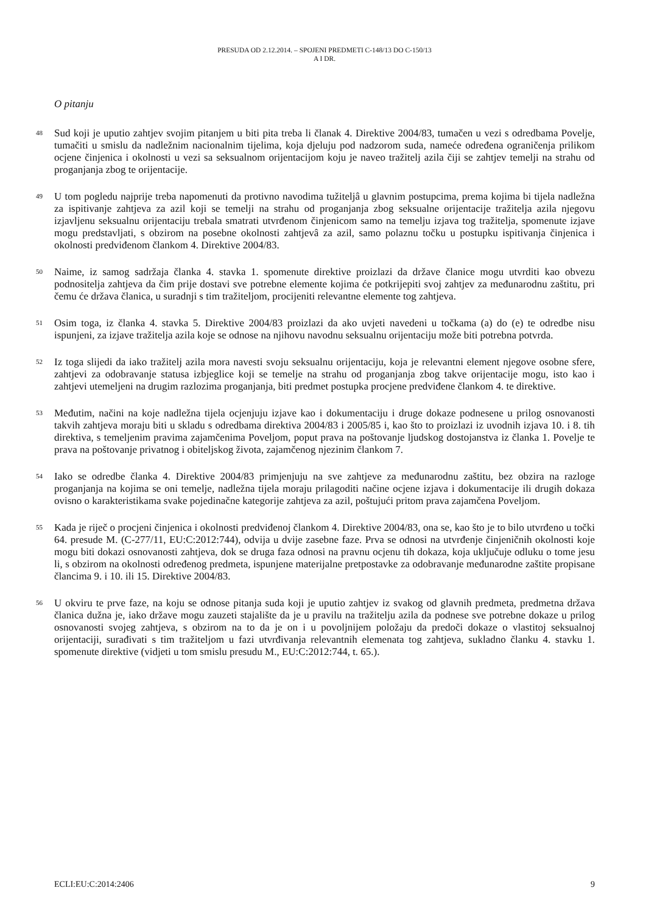PRESUDA OD 2.12.2014. – SPOJENI PREDMETI C-148/13 DO C-150/13
A I DR.
O pitanju
48
Sud koji je uputio zahtjev svojim pitanjem u biti pita treba li članak 4. Direktive 2004/83, tumačen u vezi s odredbama Povelje, tumačiti u smislu da nadležnim nacionalnim tijelima, koja djeluju pod nadzorom suda, nameće određena ograničenja prilikom ocjene činjenica i okolnosti u vezi sa seksualnom orijentacijom koju je naveo tražitelj azila čiji se zahtjev temelji na strahu od proganjanja zbog te orijentacije.
49
U tom pogledu najprije treba napomenuti da protivno navodima tužiteljâ u glavnim postupcima, prema kojima bi tijela nadležna za ispitivanje zahtjeva za azil koji se temelji na strahu od proganjanja zbog seksualne orijentacije tražitelja azila njegovu izjavljenu seksualnu orijentaciju trebala smatrati utvrđenom činjenicom samo na temelju izjava tog tražitelja, spomenute izjave mogu predstavljati, s obzirom na posebne okolnosti zahtjevâ za azil, samo polaznu točku u postupku ispitivanja činjenica i okolnosti predviđenom člankom 4. Direktive 2004/83.
50
Naime, iz samog sadržaja članka 4. stavka 1. spomenute direktive proizlazi da države članice mogu utvrditi kao obvezu podnositelja zahtjeva da čim prije dostavi sve potrebne elemente kojima će potkrijepiti svoj zahtjev za međunarodnu zaštitu, pri čemu će država članica, u suradnji s tim tražiteljom, procijeniti relevantne elemente tog zahtjeva.
51
Osim toga, iz članka 4. stavka 5. Direktive 2004/83 proizlazi da ako uvjeti navedeni u točkama (a) do (e) te odredbe nisu ispunjeni, za izjave tražitelja azila koje se odnose na njihovu navodnu seksualnu orijentaciju može biti potrebna potvrda.
52
Iz toga slijedi da iako tražitelj azila mora navesti svoju seksualnu orijentaciju, koja je relevantni element njegove osobne sfere, zahtjevi za odobravanje statusa izbjeglice koji se temelje na strahu od proganjanja zbog takve orijentacije mogu, isto kao i zahtjevi utemeljeni na drugim razlozima proganjanja, biti predmet postupka procjene predviđene člankom 4. te direktive.
53
Međutim, načini na koje nadležna tijela ocjenjuju izjave kao i dokumentaciju i druge dokaze podnesene u prilog osnovanosti takvih zahtjeva moraju biti u skladu s odredbama direktiva 2004/83 i 2005/85 i, kao što to proizlazi iz uvodnih izjava 10. i 8. tih direktiva, s temeljenim pravima zajamčenima Poveljom, poput prava na poštovanje ljudskog dostojanstva iz članka 1. Povelje te prava na poštovanje privatnog i obiteljskog života, zajamčenog njezinim člankom 7.
54
Iako se odredbe članka 4. Direktive 2004/83 primjenjuju na sve zahtjeve za međunarodnu zaštitu, bez obzira na razloge proganjanja na kojima se oni temelje, nadležna tijela moraju prilagoditi načine ocjene izjava i dokumentacije ili drugih dokaza ovisno o karakteristikama svake pojedinačne kategorije zahtjeva za azil, poštujući pritom prava zajamčena Poveljom.
55
Kada je riječ o procjeni činjenica i okolnosti predviđenoj člankom 4. Direktive 2004/83, ona se, kao što je to bilo utvrđeno u točki 64. presude M. (C-277/11, EU:C:2012:744), odvija u dvije zasebne faze. Prva se odnosi na utvrđenje činjeničnih okolnosti koje mogu biti dokazi osnovanosti zahtjeva, dok se druga faza odnosi na pravnu ocjenu tih dokaza, koja uključuje odluku o tome jesu li, s obzirom na okolnosti određenog predmeta, ispunjene materijalne pretpostavke za odobravanje međunarodne zaštite propisane člancima 9. i 10. ili 15. Direktive 2004/83.
56
U okviru te prve faze, na koju se odnose pitanja suda koji je uputio zahtjev iz svakog od glavnih predmeta, predmetna država članica dužna je, iako države mogu zauzeti stajalište da je u pravilu na tražitelju azila da podnese sve potrebne dokaze u prilog osnovanosti svojeg zahtjeva, s obzirom na to da je on i u povoljnijem položaju da predoči dokaze o vlastitoj seksualnoj orijentaciji, surađivati s tim tražiteljom u fazi utvrđivanja relevantnih elemenata tog zahtjeva, sukladno članku 4. stavku 1. spomenute direktive (vidjeti u tom smislu presudu M., EU:C:2012:744, t. 65.).
ECLI:EU:C:2014:2406 9